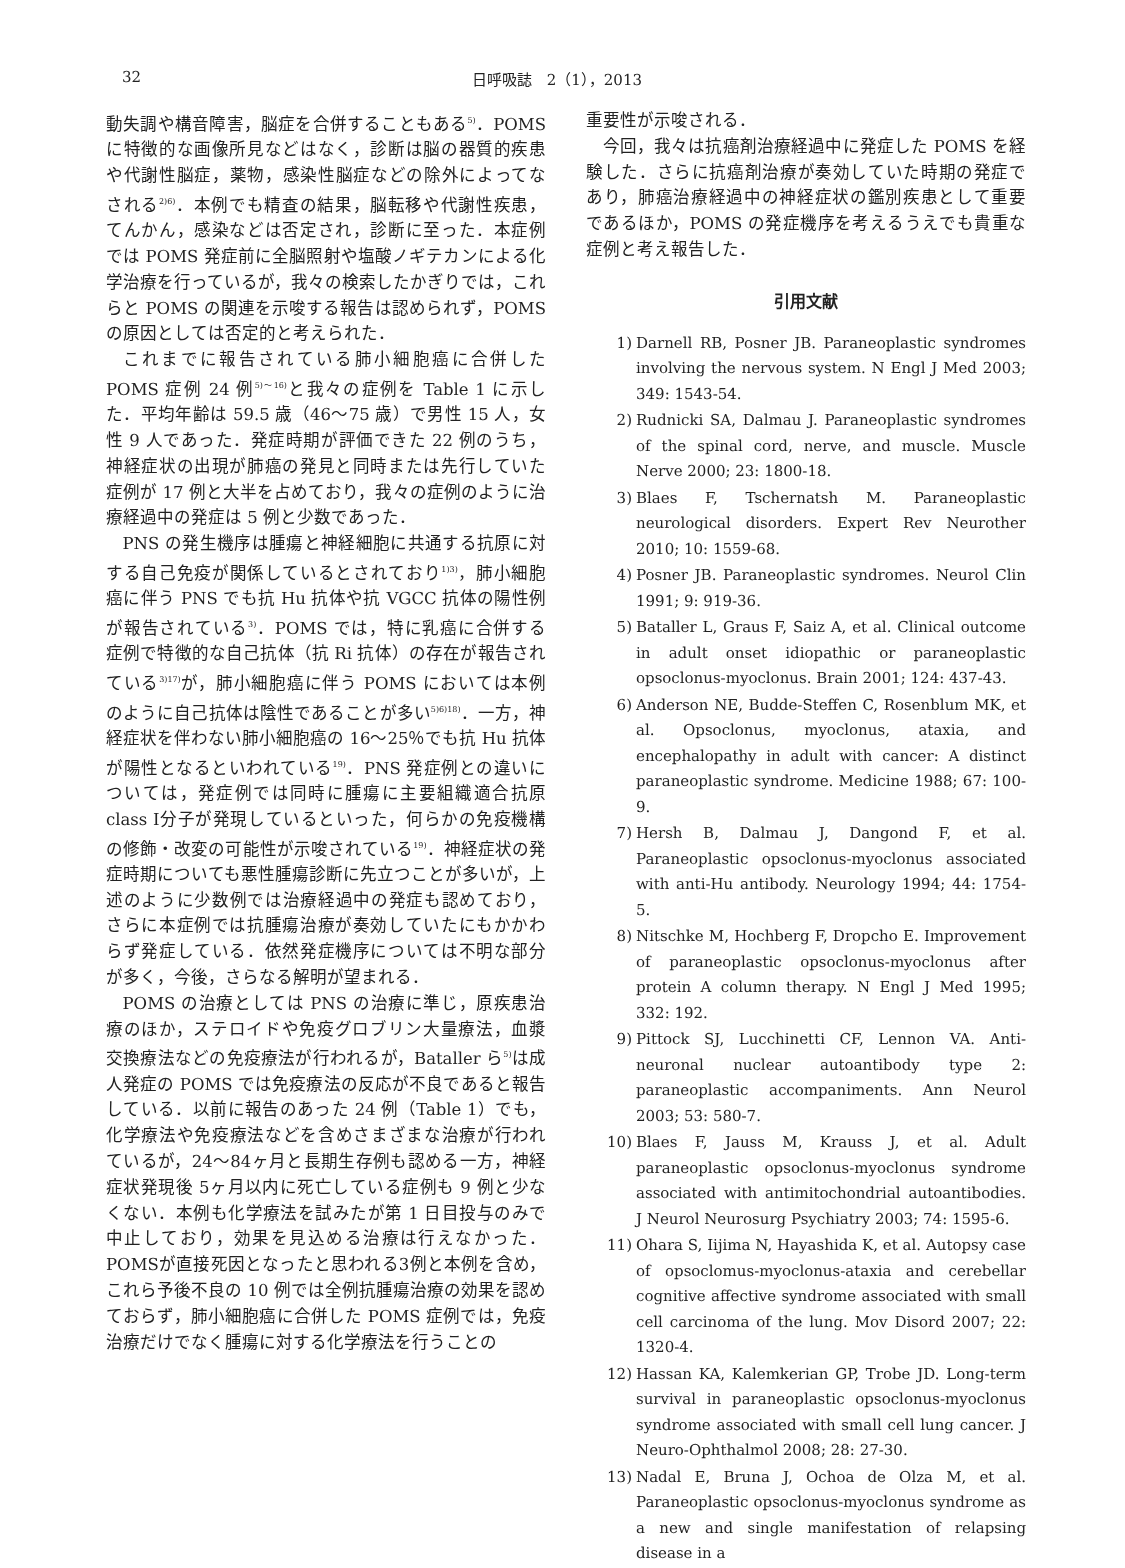32 日呼吸誌　2（1），2013
動失調や構音障害，脳症を合併することもある<sup>5)</sup>．POMS に特徴的な画像所見などはなく，診断は脳の器質的疾患や代謝性脳症，薬物，感染性脳症などの除外によってなされる<sup>2)6)</sup>．本例でも精査の結果，脳転移や代謝性疾患，てんかん，感染などは否定され，診断に至った．本症例では POMS 発症前に全脳照射や塩酸ノギテカンによる化学治療を行っているが，我々の検索したかぎりでは，これらと POMS の関連を示唆する報告は認められず，POMS の原因としては否定的と考えられた．
これまでに報告されている肺小細胞癌に合併した POMS 症例 24 例<sup>5)～16)</sup>と我々の症例を Table 1 に示した．平均年齢は 59.5 歳（46～75 歳）で男性 15 人，女性 9 人であった．発症時期が評価できた 22 例のうち，神経症状の出現が肺癌の発見と同時または先行していた症例が 17 例と大半を占めており，我々の症例のように治療経過中の発症は 5 例と少数であった．
PNS の発生機序は腫瘍と神経細胞に共通する抗原に対する自己免疫が関係しているとされており<sup>1)3)</sup>，肺小細胞癌に伴う PNS でも抗 Hu 抗体や抗 VGCC 抗体の陽性例が報告されている<sup>3)</sup>．POMS では，特に乳癌に合併する症例で特徴的な自己抗体（抗 Ri 抗体）の存在が報告されている<sup>3)17)</sup>が，肺小細胞癌に伴う POMS においては本例のように自己抗体は陰性であることが多い<sup>5)6)18)</sup>．一方，神経症状を伴わない肺小細胞癌の 16～25％でも抗 Hu 抗体が陽性となるといわれている<sup>19)</sup>．PNS 発症例との違いについては，発症例では同時に腫瘍に主要組織適合抗原 class Ⅰ分子が発現しているといった，何らかの免疫機構の修飾・改変の可能性が示唆されている<sup>19)</sup>．神経症状の発症時期についても悪性腫瘍診断に先立つことが多いが，上述のように少数例では治療経過中の発症も認めており，さらに本症例では抗腫瘍治療が奏効していたにもかかわらず発症している．依然発症機序については不明な部分が多く，今後，さらなる解明が望まれる．
POMS の治療としては PNS の治療に準じ，原疾患治療のほか，ステロイドや免疫グロブリン大量療法，血漿交換療法などの免疫療法が行われるが，Bataller ら<sup>5)</sup>は成人発症の POMS では免疫療法の反応が不良であると報告している．以前に報告のあった 24 例（Table 1）でも，化学療法や免疫療法などを含めさまざまな治療が行われているが，24～84ヶ月と長期生存例も認める一方，神経症状発現後 5ヶ月以内に死亡している症例も 9 例と少なくない．本例も化学療法を試みたが第 1 日目投与のみで中止しており，効果を見込める治療は行えなかった．POMSが直接死因となったと思われる3例と本例を含め，これら予後不良の 10 例では全例抗腫瘍治療の効果を認めておらず，肺小細胞癌に合併した POMS 症例では，免疫治療だけでなく腫瘍に対する化学療法を行うことの
重要性が示唆される．
今回，我々は抗癌剤治療経過中に発症した POMS を経験した．さらに抗癌剤治療が奏効していた時期の発症であり，肺癌治療経過中の神経症状の鑑別疾患として重要であるほか，POMS の発症機序を考えるうえでも貴重な症例と考え報告した．
引用文献
1) Darnell RB, Posner JB. Paraneoplastic syndromes involving the nervous system. N Engl J Med 2003; 349: 1543-54.
2) Rudnicki SA, Dalmau J. Paraneoplastic syndromes of the spinal cord, nerve, and muscle. Muscle Nerve 2000; 23: 1800-18.
3) Blaes F, Tschernatsh M. Paraneoplastic neurological disorders. Expert Rev Neurother 2010; 10: 1559-68.
4) Posner JB. Paraneoplastic syndromes. Neurol Clin 1991; 9: 919-36.
5) Bataller L, Graus F, Saiz A, et al. Clinical outcome in adult onset idiopathic or paraneoplastic opsoclonus-myoclonus. Brain 2001; 124: 437-43.
6) Anderson NE, Budde-Steffen C, Rosenblum MK, et al. Opsoclonus, myoclonus, ataxia, and encephalopathy in adult with cancer: A distinct paraneoplastic syndrome. Medicine 1988; 67: 100-9.
7) Hersh B, Dalmau J, Dangond F, et al. Paraneoplastic opsoclonus-myoclonus associated with anti-Hu antibody. Neurology 1994; 44: 1754-5.
8) Nitschke M, Hochberg F, Dropcho E. Improvement of paraneoplastic opsoclonus-myoclonus after protein A column therapy. N Engl J Med 1995; 332: 192.
9) Pittock SJ, Lucchinetti CF, Lennon VA. Anti-neuronal nuclear autoantibody type 2: paraneoplastic accompaniments. Ann Neurol 2003; 53: 580-7.
10) Blaes F, Jauss M, Krauss J, et al. Adult paraneoplastic opsoclonus-myoclonus syndrome associated with antimitochondrial autoantibodies. J Neurol Neurosurg Psychiatry 2003; 74: 1595-6.
11) Ohara S, Iijima N, Hayashida K, et al. Autopsy case of opsoclomus-myoclonus-ataxia and cerebellar cognitive affective syndrome associated with small cell carcinoma of the lung. Mov Disord 2007; 22: 1320-4.
12) Hassan KA, Kalemkerian GP, Trobe JD. Long-term survival in paraneoplastic opsoclonus-myoclonus syndrome associated with small cell lung cancer. J Neuro-Ophthalmol 2008; 28: 27-30.
13) Nadal E, Bruna J, Ochoa de Olza M, et al. Paraneoplastic opsoclonus-myoclonus syndrome as a new and single manifestation of relapsing disease in a